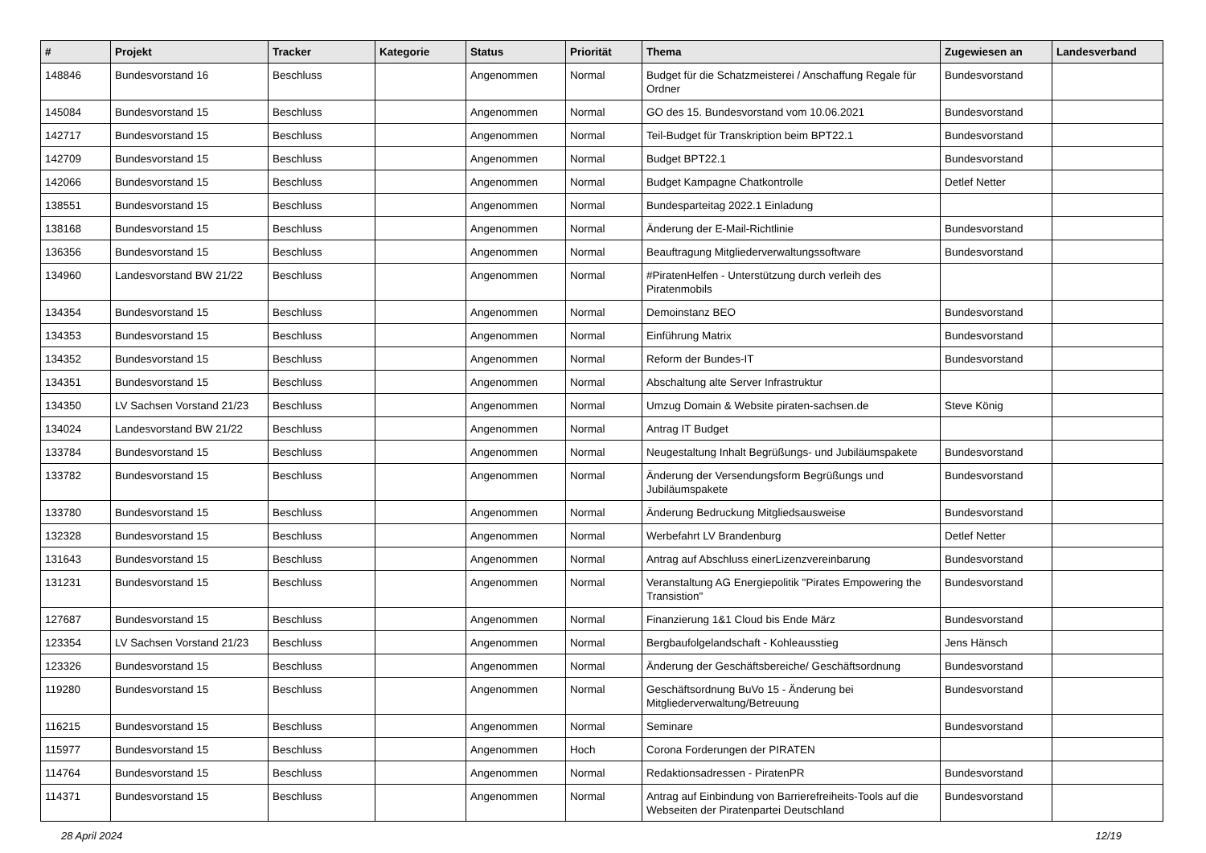| # | Projekt | Tracker | Kategorie | Status | Priorität | Thema | Zugewiesen an | Landesverband |
| --- | --- | --- | --- | --- | --- | --- | --- | --- |
| 148846 | Bundesvorstand 16 | Beschluss | | Angenommen | Normal | Budget für die Schatzmeisterei / Anschaffung Regale für Ordner | Bundesvorstand | |
| 145084 | Bundesvorstand 15 | Beschluss | | Angenommen | Normal | GO des 15. Bundesvorstand vom 10.06.2021 | Bundesvorstand | |
| 142717 | Bundesvorstand 15 | Beschluss | | Angenommen | Normal | Teil-Budget für Transkription beim BPT22.1 | Bundesvorstand | |
| 142709 | Bundesvorstand 15 | Beschluss | | Angenommen | Normal | Budget BPT22.1 | Bundesvorstand | |
| 142066 | Bundesvorstand 15 | Beschluss | | Angenommen | Normal | Budget Kampagne Chatkontrolle | Detlef Netter | |
| 138551 | Bundesvorstand 15 | Beschluss | | Angenommen | Normal | Bundesparteitag 2022.1 Einladung | | |
| 138168 | Bundesvorstand 15 | Beschluss | | Angenommen | Normal | Änderung der E-Mail-Richtlinie | Bundesvorstand | |
| 136356 | Bundesvorstand 15 | Beschluss | | Angenommen | Normal | Beauftragung Mitgliederverwaltungssoftware | Bundesvorstand | |
| 134960 | Landesvorstand BW 21/22 | Beschluss | | Angenommen | Normal | #PiratenHelfen - Unterstützung durch verleih des Piratenmobils | | |
| 134354 | Bundesvorstand 15 | Beschluss | | Angenommen | Normal | Demoinstanz BEO | Bundesvorstand | |
| 134353 | Bundesvorstand 15 | Beschluss | | Angenommen | Normal | Einführung Matrix | Bundesvorstand | |
| 134352 | Bundesvorstand 15 | Beschluss | | Angenommen | Normal | Reform der Bundes-IT | Bundesvorstand | |
| 134351 | Bundesvorstand 15 | Beschluss | | Angenommen | Normal | Abschaltung alte Server Infrastruktur | | |
| 134350 | LV Sachsen Vorstand 21/23 | Beschluss | | Angenommen | Normal | Umzug Domain & Website piraten-sachsen.de | Steve König | |
| 134024 | Landesvorstand BW 21/22 | Beschluss | | Angenommen | Normal | Antrag IT Budget | | |
| 133784 | Bundesvorstand 15 | Beschluss | | Angenommen | Normal | Neugestaltung Inhalt Begrüßungs- und Jubiläumspakete | Bundesvorstand | |
| 133782 | Bundesvorstand 15 | Beschluss | | Angenommen | Normal | Änderung der Versendungsform Begrüßungs und Jubiläumspakete | Bundesvorstand | |
| 133780 | Bundesvorstand 15 | Beschluss | | Angenommen | Normal | Änderung Bedruckung Mitgliedsausweise | Bundesvorstand | |
| 132328 | Bundesvorstand 15 | Beschluss | | Angenommen | Normal | Werbefahrt LV Brandenburg | Detlef Netter | |
| 131643 | Bundesvorstand 15 | Beschluss | | Angenommen | Normal | Antrag auf Abschluss einerLizenzvereinbarung | Bundesvorstand | |
| 131231 | Bundesvorstand 15 | Beschluss | | Angenommen | Normal | Veranstaltung AG Energiepolitik "Pirates Empowering the Transistion" | Bundesvorstand | |
| 127687 | Bundesvorstand 15 | Beschluss | | Angenommen | Normal | Finanzierung 1&1 Cloud bis Ende März | Bundesvorstand | |
| 123354 | LV Sachsen Vorstand 21/23 | Beschluss | | Angenommen | Normal | Bergbaufolgelandschaft - Kohleausstieg | Jens Hänsch | |
| 123326 | Bundesvorstand 15 | Beschluss | | Angenommen | Normal | Änderung der Geschäftsbereiche/ Geschäftsordnung | Bundesvorstand | |
| 119280 | Bundesvorstand 15 | Beschluss | | Angenommen | Normal | Geschäftsordnung BuVo 15 - Änderung bei Mitgliederverwaltung/Betreuung | Bundesvorstand | |
| 116215 | Bundesvorstand 15 | Beschluss | | Angenommen | Normal | Seminare | Bundesvorstand | |
| 115977 | Bundesvorstand 15 | Beschluss | | Angenommen | Hoch | Corona Forderungen der PIRATEN | | |
| 114764 | Bundesvorstand 15 | Beschluss | | Angenommen | Normal | Redaktionsadressen - PiratenPR | Bundesvorstand | |
| 114371 | Bundesvorstand 15 | Beschluss | | Angenommen | Normal | Antrag auf Einbindung von Barrierefreiheits-Tools auf die Webseiten der Piratenpartei Deutschland | Bundesvorstand | |
28 April 2024 12/19